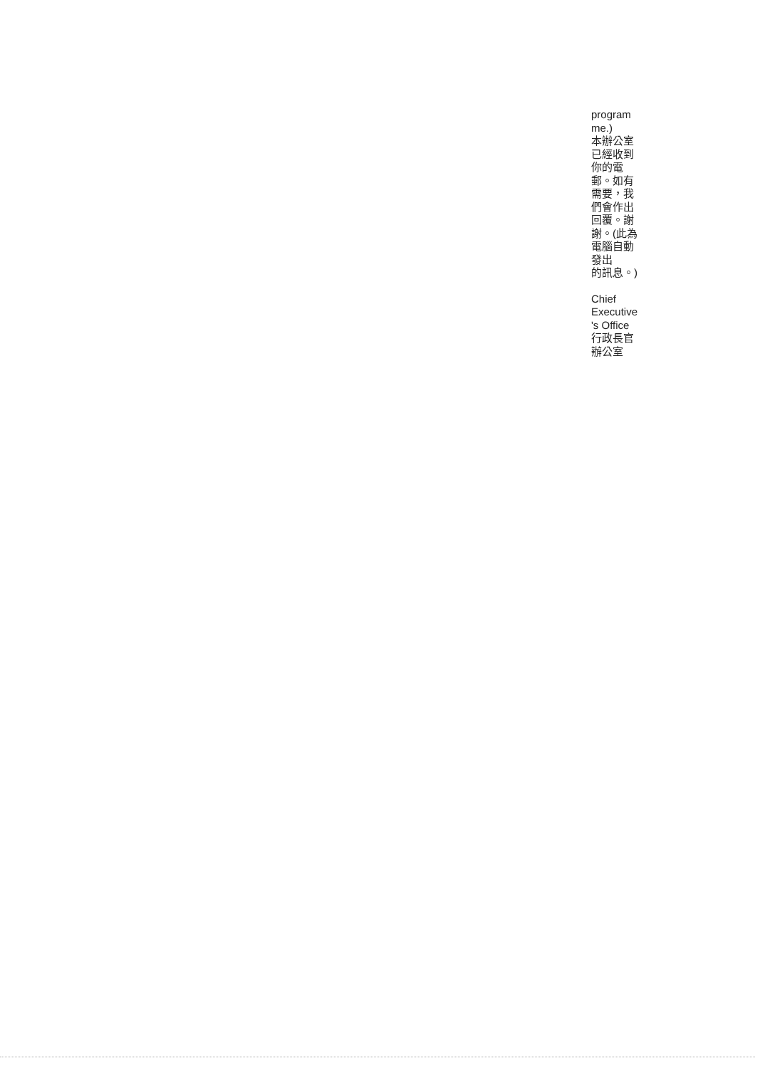program
me.)
本辦公室
已經收到
你的電
郵。如有
需要，我
們會作出
回覆。謝
謝。(此為
電腦自動
發出
的訊息。)
Chief
Executive
's Office
行政長官
辦公室